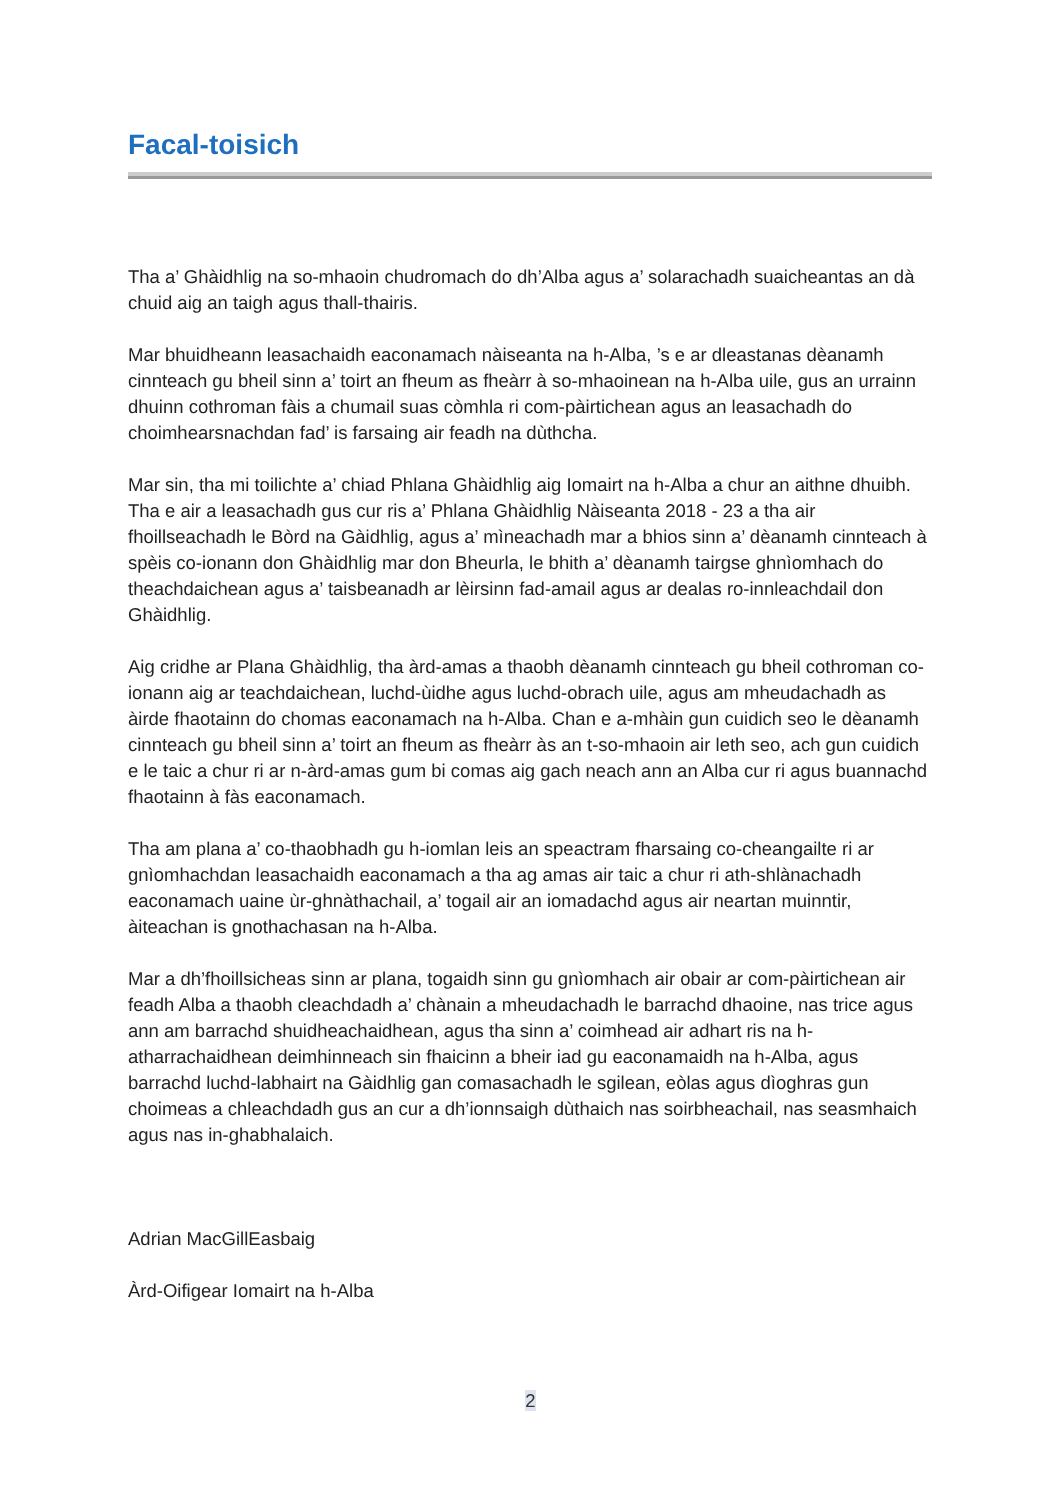Facal-toisich
Tha a’ Ghàidhlig na so-mhaoin chudromach do dh’Alba agus a’ solarachadh suaicheantas an dà chuid aig an taigh agus thall-thairis.
Mar bhuidheann leasachaidh eaconamach nàiseanta na h-Alba, ’s e ar dleastanas dèanamh cinnteach gu bheil sinn a’ toirt an fheum as fheàrr à so-mhaoinean na h-Alba uile, gus an urrainn dhuinn cothroman fàis a chumail suas còmhla ri com-pàirtichean agus an leasachadh do choimhearsnachdan fad’ is farsaing air feadh na dùthcha.
Mar sin, tha mi toilichte a’ chiad Phlana Ghàidhlig aig Iomairt na h-Alba a chur an aithne dhuibh. Tha e air a leasachadh gus cur ris a’ Phlana Ghàidhlig Nàiseanta 2018 - 23 a tha air fhoillseachadh le Bòrd na Gàidhlig, agus a’ mìneachadh mar a bhios sinn a’ dèanamh cinnteach à spèis co-ionann don Ghàidhlig mar don Bheurla, le bhith a’ dèanamh tairgse ghnìomhach do theachdaichean agus a’ taisbeanadh ar lèirsinn fad-amail agus ar dealas ro-innleachdail don Ghàidhlig.
Aig cridhe ar Plana Ghàidhlig, tha àrd-amas a thaobh dèanamh cinnteach gu bheil cothroman co-ionann aig ar teachdaichean, luchd-ùidhe agus luchd-obrach uile, agus am mheudachadh as àirde fhaotainn do chomas eaconamach na h-Alba. Chan e a-mhàin gun cuidich seo le dèanamh cinnteach gu bheil sinn a’ toirt an fheum as fheàrr às an t-so-mhaoin air leth seo, ach gun cuidich e le taic a chur ri ar n-àrd-amas gum bi comas aig gach neach ann an Alba cur ri agus buannachd fhaotainn à fàs eaconamach.
Tha am plana a’ co-thaobhadh gu h-iomlan leis an speactram fharsaing co-cheangailte ri ar gnìomhachdan leasachaidh eaconamach a tha ag amas air taic a chur ri ath-shlànachadh eaconamach uaine ùr-ghnàthachail, a’ togail air an iomadachd agus air neartan muinntir, àiteachan is gnothachasan na h-Alba.
Mar a dh’fhoillsicheas sinn ar plana, togaidh sinn gu gnìomhach air obair ar com-pàirtichean air feadh Alba a thaobh cleachdadh a’ chànain a mheudachadh le barrachd dhaoine, nas trice agus ann am barrachd shuidheachaidhean, agus tha sinn a’ coimhead air adhart ris na h-atharrachaidhean deimhinneach sin fhaicinn a bheir iad gu eaconamaidh na h-Alba, agus barrachd luchd-labhairt na Gàidhlig gan comasachadh le sgilean, eòlas agus dìoghras gun choimeas a chleachdadh gus an cur a dh’ionnsaigh dùthaich nas soirbheachail, nas seasmhaich agus nas in-ghabhalaich.
Adrian MacGillEasbaig
Àrd-Oifigear Iomairt na h-Alba
2